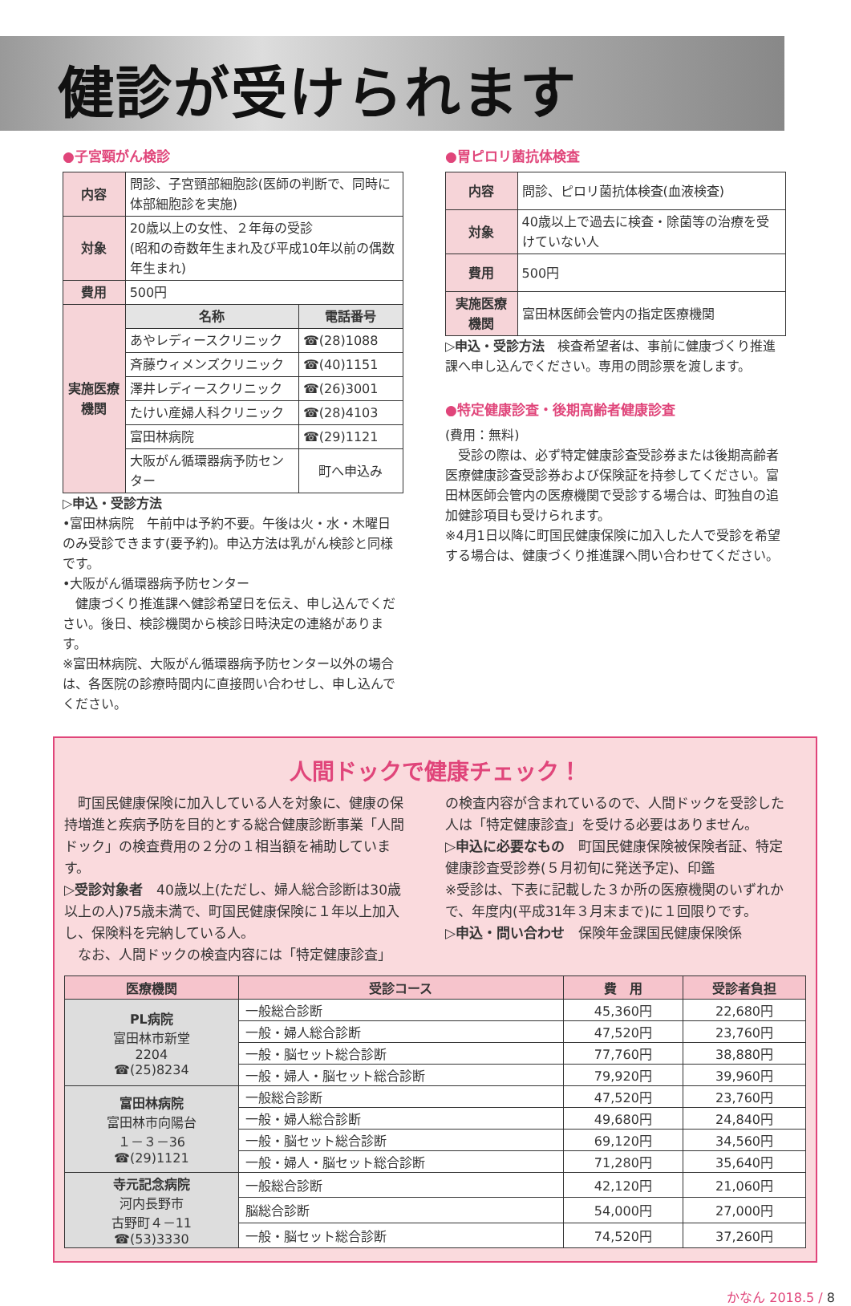健診が受けられます
●子宮頸がん検診
| 内容 | 問診、子宮頸部細胞診(医師の判断で、同時に体部細胞診を実施) | |
| 対象 | 20歳以上の女性、２年毎の受診 (昭和の奇数年生まれ及び平成10年以前の偶数年生まれ) | |
| 費用 | 500円 | |
| 実施医療機関 | 名称 | 電話番号 |
| | あやレディースクリニック | ☎(28)1088 |
| | 斉藤ウィメンズクリニック | ☎(40)1151 |
| | 澤井レディースクリニック | ☎(26)3001 |
| | たけい産婦人科クリニック | ☎(28)4103 |
| | 富田林病院 | ☎(29)1121 |
| | 大阪がん循環器病予防センター | 町へ申込み |
▷申込・受診方法
•富田林病院　午前中は予約不要。午後は火・水・木曜日のみ受診できます(要予約)。申込方法は乳がん検診と同様です。
•大阪がん循環器病予防センター
　健康づくり推進課へ健診希望日を伝え、申し込んでください。後日、検診機関から検診日時決定の連絡があります。
※富田林病院、大阪がん循環器病予防センター以外の場合は、各医院の診療時間内に直接問い合わせし、申し込んでください。
●胃ピロリ菌抗体検査
| 内容 | 問診、ピロリ菌抗体検査(血液検査) |
| 対象 | 40歳以上で過去に検査・除菌等の治療を受けていない人 |
| 費用 | 500円 |
| 実施医療機関 | 富田林医師会管内の指定医療機関 |
▷申込・受診方法　検査希望者は、事前に健康づくり推進課へ申し込んでください。専用の問診票を渡します。
●特定健康診査・後期高齢者健康診査
(費用：無料)
　受診の際は、必ず特定健康診査受診券または後期高齢者医療健康診査受診券および保険証を持参してください。富田林医師会管内の医療機関で受診する場合は、町独自の追加健診項目も受けられます。
※4月1日以降に町国民健康保険に加入した人で受診を希望する場合は、健康づくり推進課へ問い合わせてください。
人間ドックで健康チェック！
　町国民健康保険に加入している人を対象に、健康の保持増進と疾病予防を目的とする総合健康診断事業「人間ドック」の検査費用の２分の１相当額を補助しています。
▷受診対象者　40歳以上(ただし、婦人総合診断は30歳以上の人)75歳未満で、町国民健康保険に１年以上加入し、保険料を完納している人。
　なお、人間ドックの検査内容には「特定健康診査」
の検査内容が含まれているので、人間ドックを受診した人は「特定健康診査」を受ける必要はありません。
▷申込に必要なもの　町国民健康保険被保険者証、特定健康診査受診券(５月初旬に発送予定)、印鑑
※受診は、下表に記載した３か所の医療機関のいずれかで、年度内(平成31年３月末まで)に１回限りです。
▷申込・問い合わせ　保険年金課国民健康保険係
| 医療機関 | 受診コース | 費 用 | 受診者負担 |
| --- | --- | --- | --- |
| PL病院 富田林市新堂 2204 ☎(25)8234 | 一般総合診断 | 45,360円 | 22,680円 |
| | 一般・婦人総合診断 | 47,520円 | 23,760円 |
| | 一般・脳セット総合診断 | 77,760円 | 38,880円 |
| | 一般・婦人・脳セット総合診断 | 79,920円 | 39,960円 |
| 富田林病院 富田林市向陽台 １－３－36 ☎(29)1121 | 一般総合診断 | 47,520円 | 23,760円 |
| | 一般・婦人総合診断 | 49,680円 | 24,840円 |
| | 一般・脳セット総合診断 | 69,120円 | 34,560円 |
| | 一般・婦人・脳セット総合診断 | 71,280円 | 35,640円 |
| 寺元記念病院 河内長野市 古野町４－11 ☎(53)3330 | 一般総合診断 | 42,120円 | 21,060円 |
| | 脳総合診断 | 54,000円 | 27,000円 |
| | 一般・脳セット総合診断 | 74,520円 | 37,260円 |
かなん 2018.5 / 8